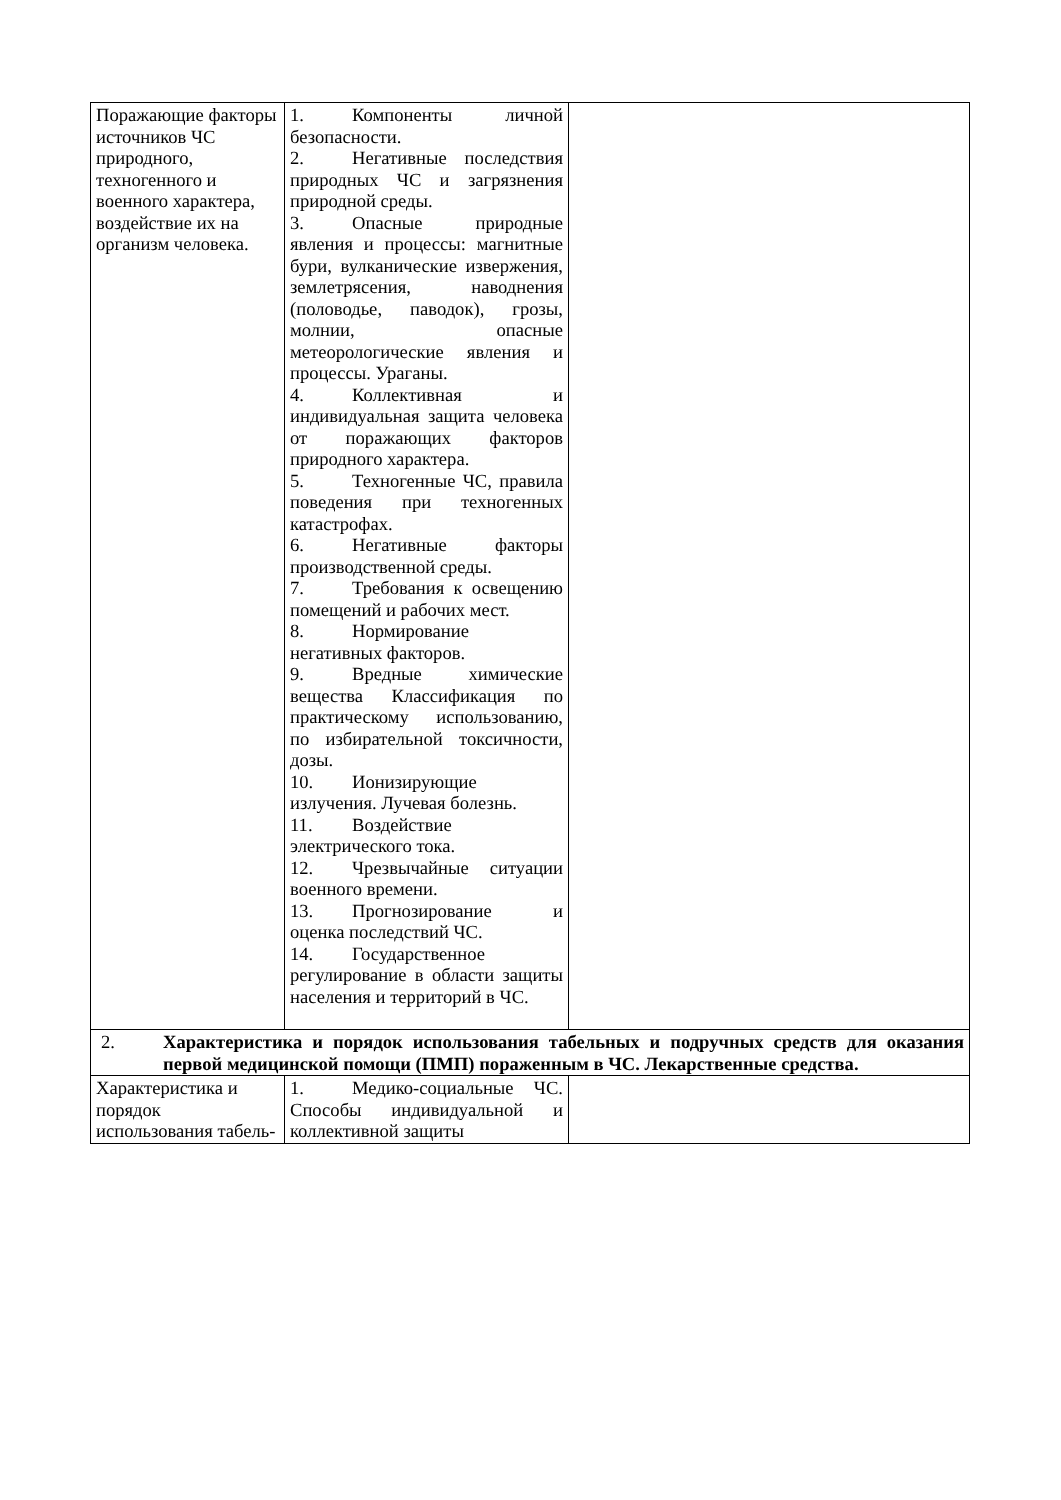| Поражающие факторы источников ЧС природного, техногенного и военного характера, воздействие их на организм человека. | 1. Компоненты личной безопасности. 2. Негативные последствия природных ЧС и загрязнения природной среды. 3. Опасные природные явления и процессы: магнитные бури, вулканические извержения, землетрясения, наводнения (половодье, паводок), грозы, молнии, опасные метеорологические явления и процессы. Ураганы. 4. Коллективная и индивидуальная защита человека от поражающих факторов природного характера. 5. Техногенные ЧС, правила поведения при техногенных катастрофах. 6. Негативные факторы производственной среды. 7. Требования к освещению помещений и рабочих мест. 8. Нормирование негативных факторов. 9. Вредные химические вещества Классификация по практическому использованию, по избирательной токсичности, дозы. 10. Ионизирующие излучения. Лучевая болезнь. 11. Воздействие электрического тока. 12. Чрезвычайные ситуации военного времени. 13. Прогнозирование и оценка последствий ЧС. 14. Государственное регулирование в области защиты населения и территорий в ЧС. | |
| 2. Характеристика и порядок использования табельных и подручных средств для оказания первой медицинской помощи (ПМП) пораженным в ЧС. Лекарственные средства. | | |
| Характеристика и порядок использования табель- | 1. Медико-социальные ЧС. Способы индивидуальной и коллективной защиты | |